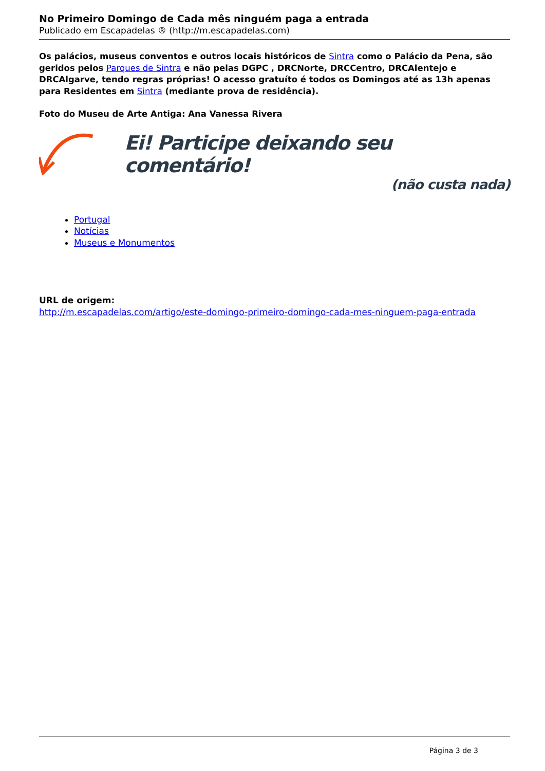No Primeiro Domingo de Cada mês ninguém paga a entrada
Publicado em Escapadelas ® (http://m.escapadelas.com)
Os palácios, museus conventos e outros locais históricos de Sintra como o Palácio da Pena, são geridos pelos Parques de Sintra e não pelas DGPC , DRCNorte, DRCCentro, DRCAlentejo e DRCAlgarve, tendo regras próprias! O acesso gratuíto é todos os Domingos até as 13h apenas para Residentes em Sintra (mediante prova de residência).
Foto do Museu de Arte Antiga: Ana Vanessa Rivera
Ei! Participe deixando seu comentário!
(não custa nada)
Portugal
Notícias
Museus e Monumentos
URL de origem:
http://m.escapadelas.com/artigo/este-domingo-primeiro-domingo-cada-mes-ninguem-paga-entrada
Página 3 de 3